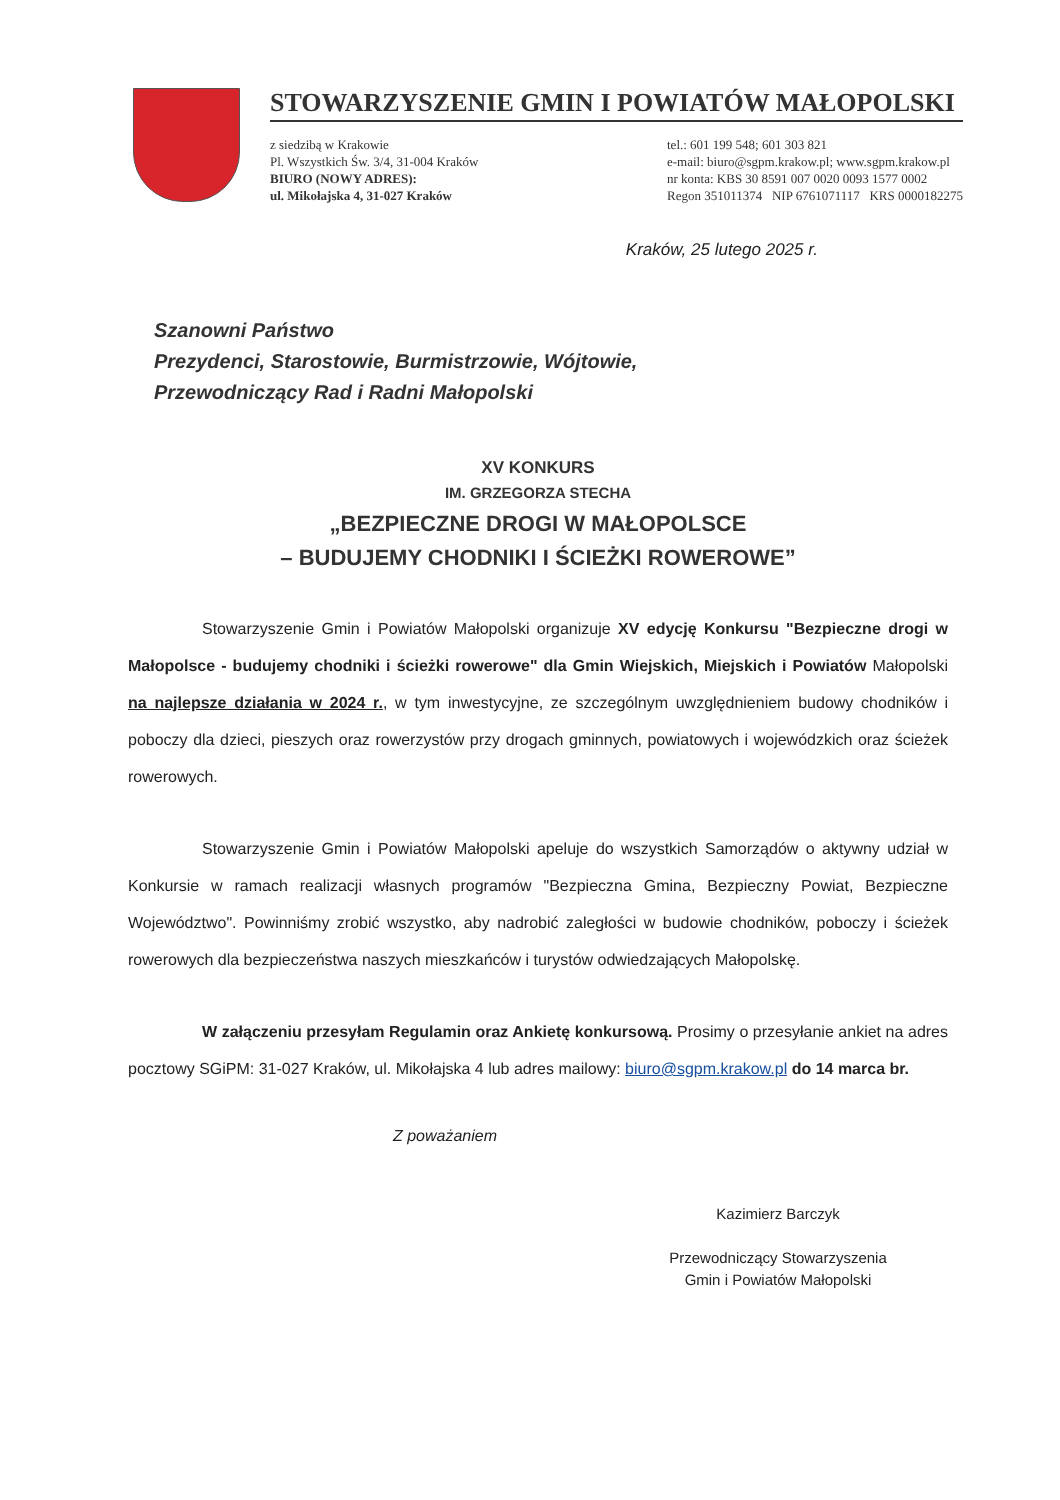STOWARZYSZENIE GMIN I POWIATÓW MAŁOPOLSKI
z siedzibą w Krakowie
Pl. Wszystkich Św. 3/4, 31-004 Kraków
BIURO (NOWY ADRES):
ul. Mikołajska 4, 31-027 Kraków
tel.: 601 199 548; 601 303 821
e-mail: biuro@sgpm.krakow.pl; www.sgpm.krakow.pl
nr konta: KBS 30 8591 007 0020 0093 1577 0002
Regon 351011374 NIP 6761071117 KRS 0000182275
Kraków, 25 lutego 2025 r.
Szanowni Państwo
Prezydenci, Starostowie, Burmistrzowie, Wójtowie,
Przewodniczący Rad i Radni Małopolski
XV KONKURS
IM. GRZEGORZA STECHA
„BEZPIECZNE DROGI W MAŁOPOLSCE
– BUDUJEMY CHODNIKI I ŚCIEŻKI ROWEROWE”
Stowarzyszenie Gmin i Powiatów Małopolski organizuje XV edycję Konkursu "Bezpieczne drogi w Małopolsce - budujemy chodniki i ścieżki rowerowe" dla Gmin Wiejskich, Miejskich i Powiatów Małopolski na najlepsze działania w 2024 r., w tym inwestycyjne, ze szczególnym uwzględnieniem budowy chodników i poboczy dla dzieci, pieszych oraz rowerzystów przy drogach gminnych, powiatowych i wojewódzkich oraz ścieżek rowerowych.
Stowarzyszenie Gmin i Powiatów Małopolski apeluje do wszystkich Samorządów o aktywny udział w Konkursie w ramach realizacji własnych programów "Bezpieczna Gmina, Bezpieczny Powiat, Bezpieczne Województwo". Powinniśmy zrobić wszystko, aby nadrobić zaległości w budowie chodników, poboczy i ścieżek rowerowych dla bezpieczeństwa naszych mieszkańców i turystów odwiedzających Małopolskę.
W załączeniu przesyłam Regulamin oraz Ankietę konkursową. Prosimy o przesyłanie ankiet na adres pocztowy SGiPM: 31-027 Kraków, ul. Mikołajska 4 lub adres mailowy: biuro@sgpm.krakow.pl do 14 marca br.
Z poważaniem
Kazimierz Barczyk
Przewodniczący Stowarzyszenia
Gmin i Powiatów Małopolski